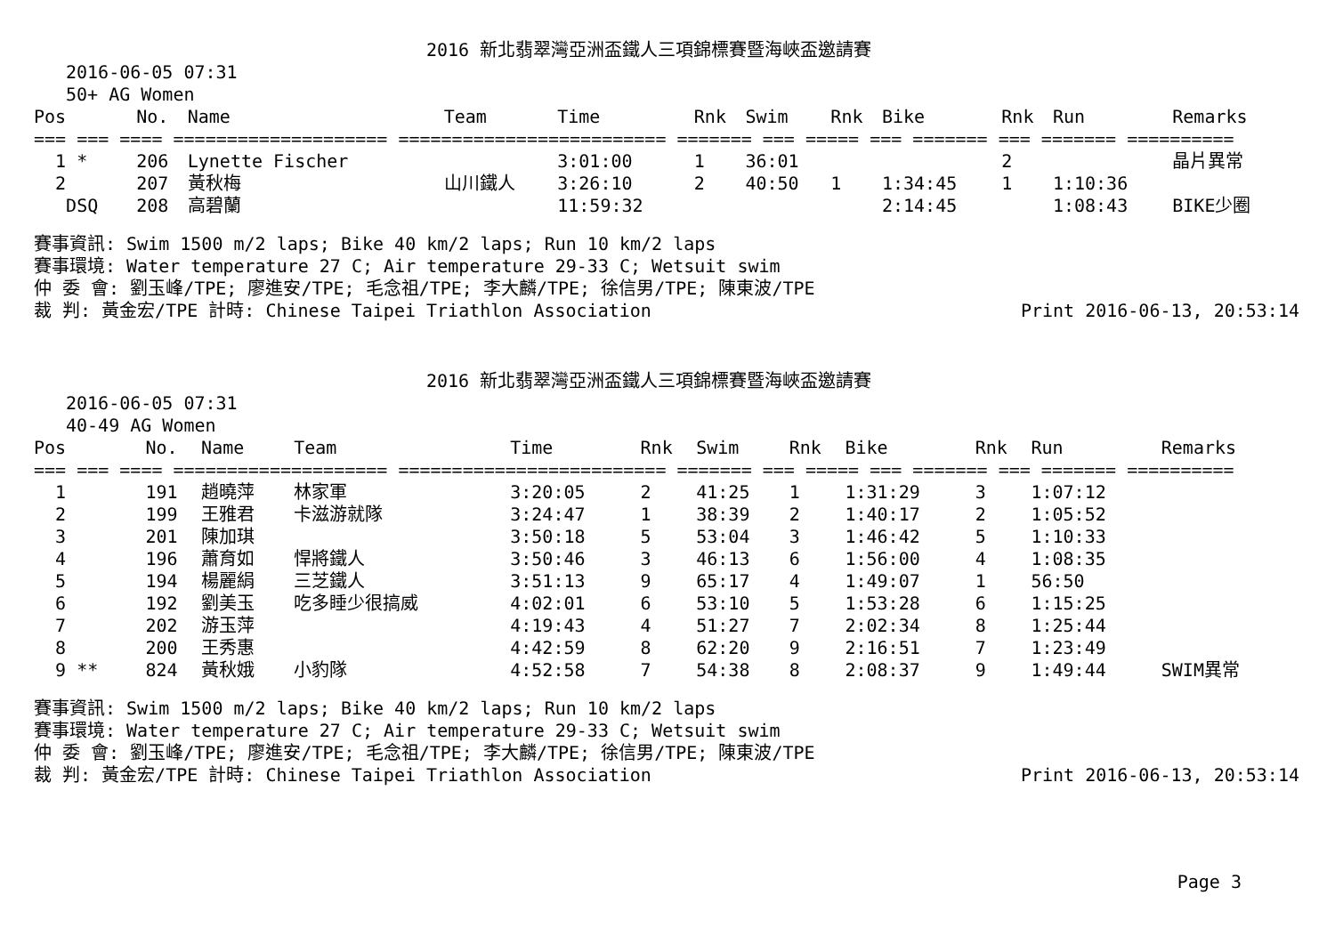2016 新北翡翠灣亞洲盃鐵人三項錦標賽暨海峽盃邀請賽
2016-06-05 07:31
50+ AG Women
| Pos | No. | Name | Team | Time | Rnk | Swim | Rnk | Bike | Rnk | Run | Remarks |
| --- | --- | --- | --- | --- | --- | --- | --- | --- | --- | --- | --- |
| === === ==== ==================== ========================= ======= === ===== === ======= === ======= ========== | | | | | | | | | | | |
| 1 * | 206 | Lynette Fischer | | 3:01:00 | 1 | 36:01 | | | 2 | | 晶片異常 |
| 2 | 207 | 黃秋梅 | 山川鐵人 | 3:26:10 | 2 | 40:50 | 1 | 1:34:45 | 1 | 1:10:36 | |
| DSQ | 208 | 高碧蘭 | | 11:59:32 | | | | 2:14:45 | | 1:08:43 | BIKE少圈 |
賽事資訊: Swim 1500 m/2 laps; Bike 40 km/2 laps; Run 10 km/2 laps
賽事環境: Water temperature 27 C; Air temperature 29-33 C; Wetsuit swim
仲 委 會: 劉玉峰/TPE; 廖進安/TPE; 毛念祖/TPE; 李大麟/TPE; 徐信男/TPE; 陳東波/TPE
裁 判: 黃金宏/TPE 計時: Chinese Taipei Triathlon Association Print 2016-06-13, 20:53:14
2016 新北翡翠灣亞洲盃鐵人三項錦標賽暨海峽盃邀請賽
2016-06-05 07:31
40-49 AG Women
| Pos | No. | Name | Team | Time | Rnk | Swim | Rnk | Bike | Rnk | Run | Remarks |
| --- | --- | --- | --- | --- | --- | --- | --- | --- | --- | --- | --- |
| === === ==== ==================== ========================= ======= === ===== === ======= === ======= ========== | | | | | | | | | | | |
| 1 | 191 | 趙曉萍 | 林家軍 | 3:20:05 | 2 | 41:25 | 1 | 1:31:29 | 3 | 1:07:12 | |
| 2 | 199 | 王雅君 | 卡滋游就隊 | 3:24:47 | 1 | 38:39 | 2 | 1:40:17 | 2 | 1:05:52 | |
| 3 | 201 | 陳加琪 | | 3:50:18 | 5 | 53:04 | 3 | 1:46:42 | 5 | 1:10:33 | |
| 4 | 196 | 蕭育如 | 悍將鐵人 | 3:50:46 | 3 | 46:13 | 6 | 1:56:00 | 4 | 1:08:35 | |
| 5 | 194 | 楊麗絹 | 三芝鐵人 | 3:51:13 | 9 | 65:17 | 4 | 1:49:07 | 1 | 56:50 | |
| 6 | 192 | 劉美玉 | 吃多睡少很搞威 | 4:02:01 | 6 | 53:10 | 5 | 1:53:28 | 6 | 1:15:25 | |
| 7 | 202 | 游玉萍 | | 4:19:43 | 4 | 51:27 | 7 | 2:02:34 | 8 | 1:25:44 | |
| 8 | 200 | 王秀惠 | | 4:42:59 | 8 | 62:20 | 9 | 2:16:51 | 7 | 1:23:49 | |
| 9 ** | 824 | 黃秋娥 | 小豹隊 | 4:52:58 | 7 | 54:38 | 8 | 2:08:37 | 9 | 1:49:44 | SWIM異常 |
賽事資訊: Swim 1500 m/2 laps; Bike 40 km/2 laps; Run 10 km/2 laps
賽事環境: Water temperature 27 C; Air temperature 29-33 C; Wetsuit swim
仲 委 會: 劉玉峰/TPE; 廖進安/TPE; 毛念祖/TPE; 李大麟/TPE; 徐信男/TPE; 陳東波/TPE
裁 判: 黃金宏/TPE 計時: Chinese Taipei Triathlon Association Print 2016-06-13, 20:53:14
Page 3